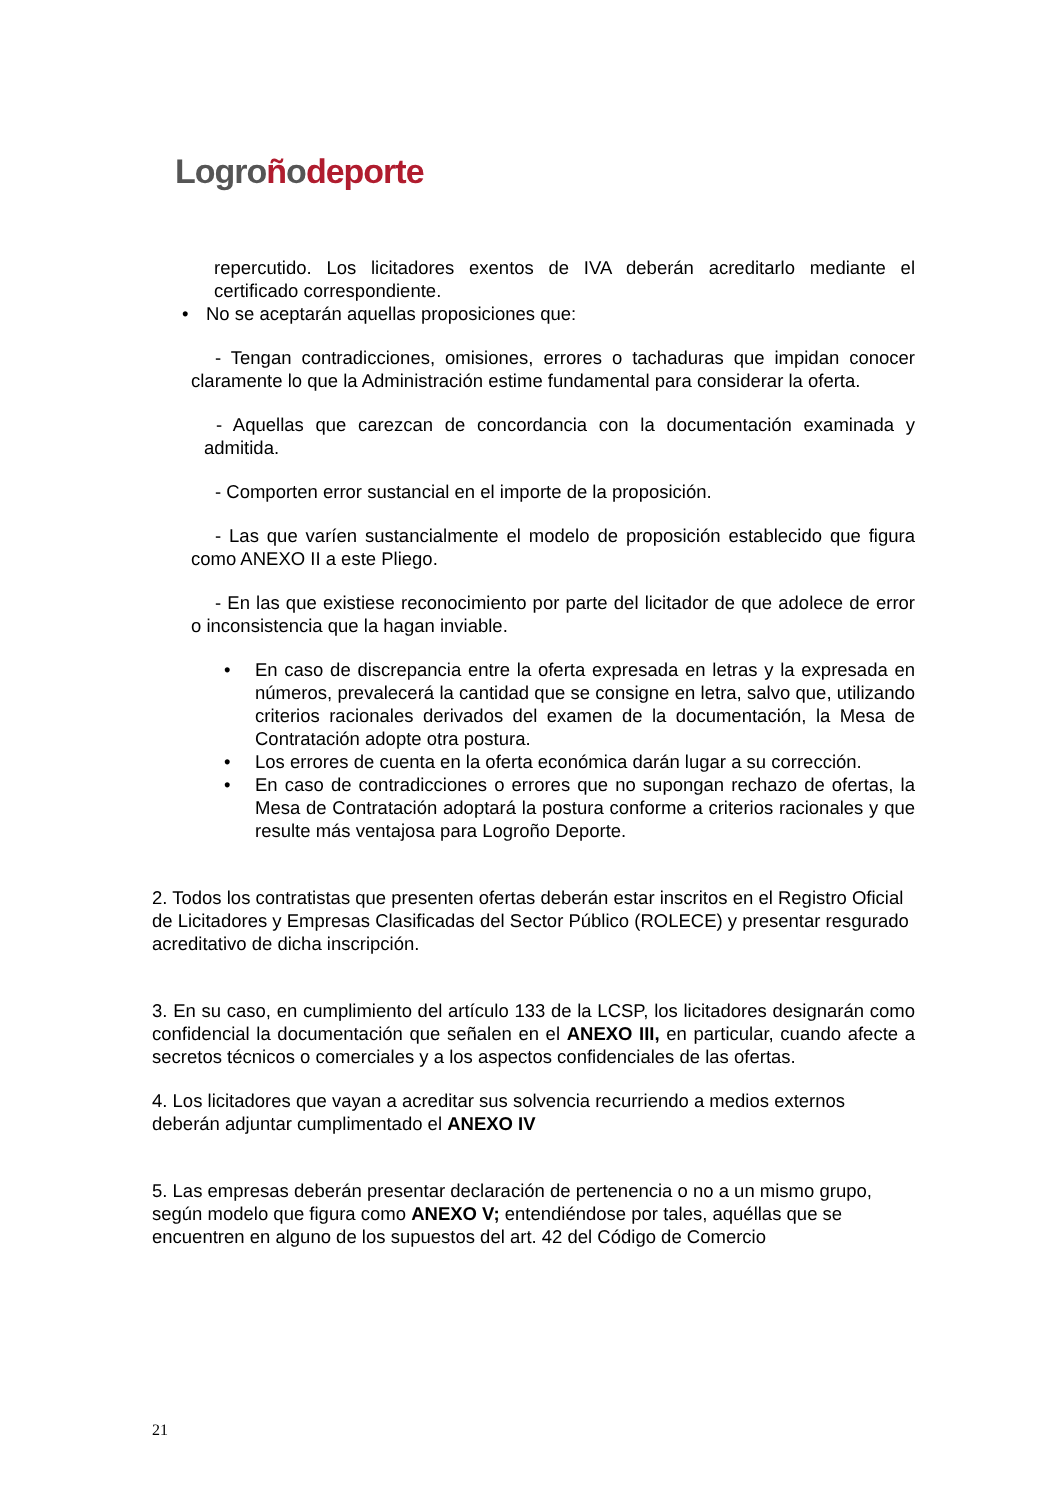Logro ñodeporte
repercutido. Los licitadores exentos de IVA deberán acreditarlo mediante el certificado correspondiente.
• No se aceptarán aquellas proposiciones que:
- Tengan contradicciones, omisiones, errores o tachaduras que impidan conocer claramente lo que la Administración estime fundamental para considerar la oferta.
- Aquellas que carezcan de concordancia con la documentación examinada y admitida.
- Comporten error sustancial en el importe de la proposición.
- Las que varíen sustancialmente el modelo de proposición establecido que figura como ANEXO II a este Pliego.
- En las que existiese reconocimiento por parte del licitador de que adolece de error o inconsistencia que la hagan inviable.
• En caso de discrepancia entre la oferta expresada en letras y la expresada en números, prevalecerá la cantidad que se consigne en letra, salvo que, utilizando criterios racionales derivados del examen de la documentación, la Mesa de Contratación adopte otra postura.
• Los errores de cuenta en la oferta económica darán lugar a su corrección.
• En caso de contradicciones o errores que no supongan rechazo de ofertas, la Mesa de Contratación adoptará la postura conforme a criterios racionales y que resulte más ventajosa para Logroño Deporte.
2. Todos los contratistas que presenten ofertas deberán estar inscritos en el Registro Oficial de Licitadores y Empresas Clasificadas del Sector Público (ROLECE) y presentar resgurado acreditativo de dicha inscripción.
3. En su caso, en cumplimiento del artículo 133 de la LCSP, los licitadores designarán como confidencial la documentación que señalen en el ANEXO III, en particular, cuando afecte a secretos técnicos o comerciales y a los aspectos confidenciales de las ofertas.
4. Los licitadores que vayan a acreditar sus solvencia recurriendo a medios externos deberán adjuntar cumplimentado el ANEXO IV
5. Las empresas deberán presentar declaración de pertenencia o no a un mismo grupo, según modelo que figura como ANEXO V; entendiéndose por tales, aquéllas que se encuentren en alguno de los supuestos del art. 42 del Código de Comercio
21